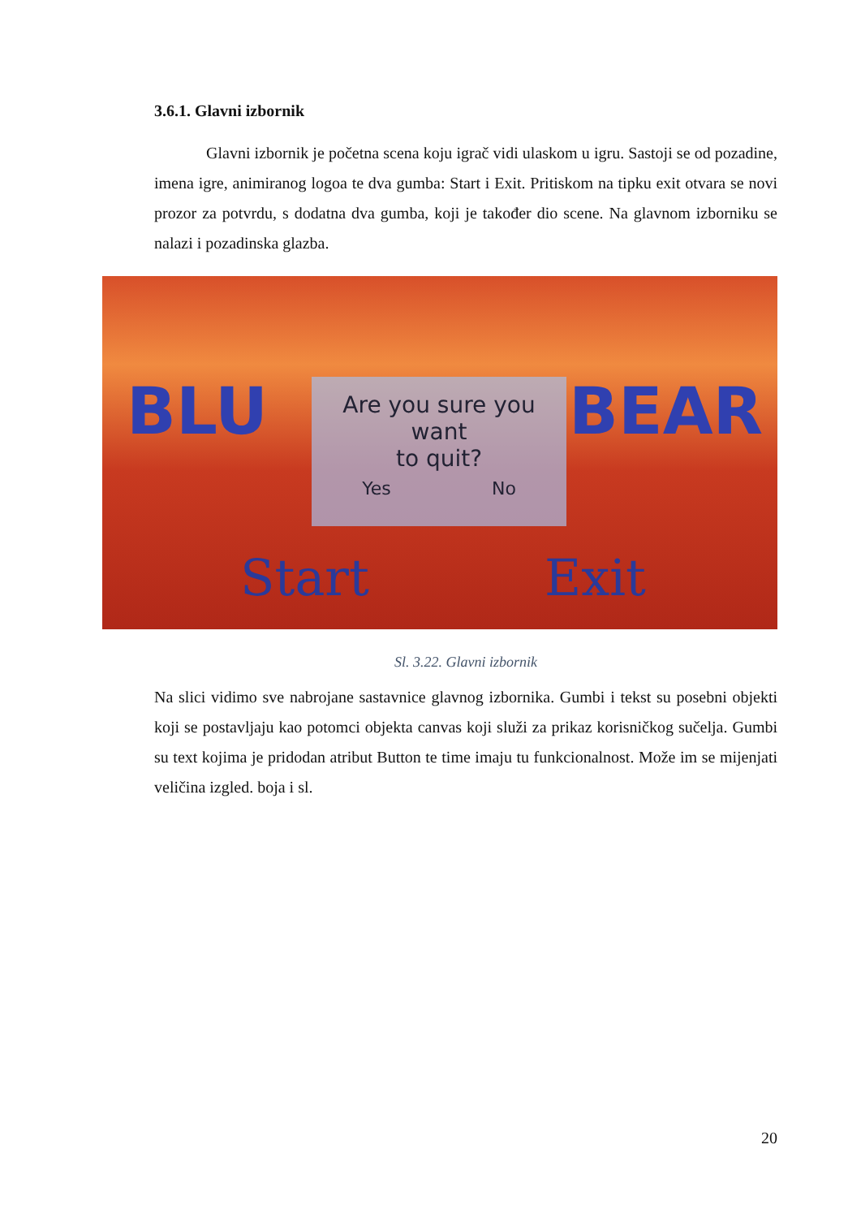3.6.1. Glavni izbornik
Glavni izbornik je početna scena koju igrač vidi ulaskom u igru. Sastoji se od pozadine, imena igre, animiranog logoa te dva gumba: Start i Exit. Pritiskom na tipku exit otvara se novi prozor za potvrdu, s dodatna dva gumba, koji je također dio scene. Na glavnom izborniku se nalazi i pozadinska glazba.
BLU BEAR
Are you sure you want
to quit?
Yes No
Start Exit
Sl. 3.22. Glavni izbornik
Na slici vidimo sve nabrojane sastavnice glavnog izbornika. Gumbi i tekst su posebni objekti koji se postavljaju kao potomci objekta canvas koji služi za prikaz korisničkog sučelja. Gumbi su text kojima je pridodan atribut Button te time imaju tu funkcionalnost. Može im se mijenjati veličina izgled. boja i sl.
20